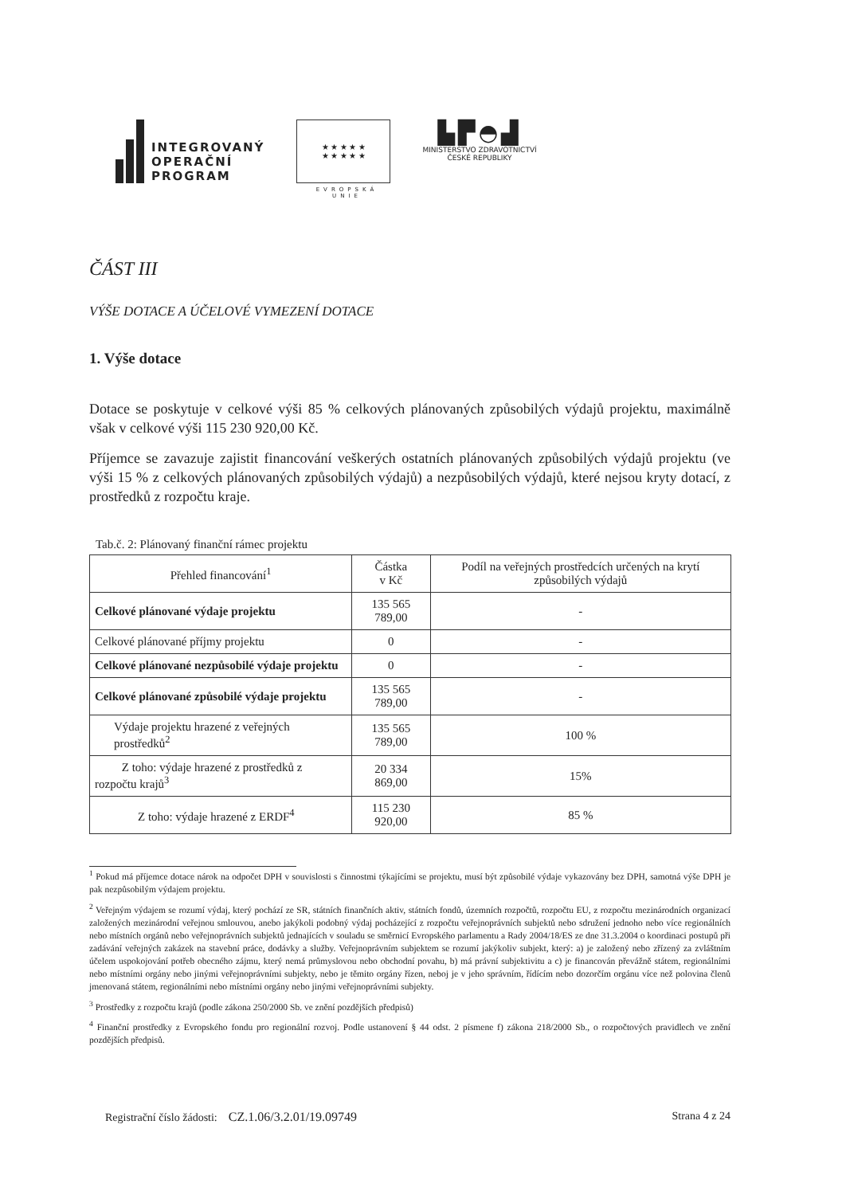INTEGROVANÝ
OPERAČNÍ
PROGRAM
★ ★ ★ ★ ★
★ ★ ★ ★ ★
EVROPSKÁ UNIE
▙▛◓▟
MINISTERSTVO ZDRAVOTNICTVÍ
ČESKÉ REPUBLIKY
ČÁST III
VÝŠE DOTACE A ÚČELOVÉ VYMEZENÍ DOTACE
1. Výše dotace
Dotace se poskytuje v celkové výši 85 % celkových plánovaných způsobilých výdajů projektu, maximálně však v celkové výši 115 230 920,00 Kč.
Příjemce se zavazuje zajistit financování veškerých ostatních plánovaných způsobilých výdajů projektu (ve výši 15 % z celkových plánovaných způsobilých výdajů) a nezpůsobilých výdajů, které nejsou kryty dotací, z prostředků z rozpočtu kraje.
Tab.č. 2: Plánovaný finanční rámec projektu
| Přehled financování<sup>1</sup> | Částka v Kč | Podíl na veřejných prostředcích určených na krytí způsobilých výdajů |
| --- | --- | --- |
| Celkové plánované výdaje projektu | 135 565 789,00 | - |
| Celkové plánované příjmy projektu | 0 | - |
| Celkové plánované nezpůsobilé výdaje projektu | 0 | - |
| Celkové plánované způsobilé výdaje projektu | 135 565 789,00 | - |
| Výdaje projektu hrazené z veřejných prostředků<sup>2</sup> | 135 565 789,00 | 100 % |
| Z toho: výdaje hrazené z prostředků z rozpočtu krajů<sup>3</sup> | 20 334 869,00 | 15% |
| Z toho: výdaje hrazené z ERDF<sup>4</sup> | 115 230 920,00 | 85 % |
<sup>1</sup> Pokud má příjemce dotace nárok na odpočet DPH v souvislosti s činnostmi týkajícími se projektu, musí být způsobilé výdaje vykazovány bez DPH, samotná výše DPH je pak nezpůsobilým výdajem projektu.
<sup>2</sup> Veřejným výdajem se rozumí výdaj, který pochází ze SR, státních finančních aktiv, státních fondů, územních rozpočtů, rozpočtu EU, z rozpočtu mezinárodních organizací založených mezinárodní veřejnou smlouvou, anebo jakýkoli podobný výdaj pocházející z rozpočtu veřejnoprávních subjektů nebo sdružení jednoho nebo více regionálních nebo místních orgánů nebo veřejnoprávních subjektů jednajících v souladu se směrnicí Evropského parlamentu a Rady 2004/18/ES ze dne 31.3.2004 o koordinaci postupů při zadávání veřejných zakázek na stavební práce, dodávky a služby. Veřejnoprávním subjektem se rozumí jakýkoliv subjekt, který: a) je založený nebo zřízený za zvláštním účelem uspokojování potřeb obecného zájmu, který nemá průmyslovou nebo obchodní povahu, b) má právní subjektivitu a c) je financován převážně státem, regionálními nebo místními orgány nebo jinými veřejnoprávními subjekty, nebo je těmito orgány řízen, neboj je v jeho správním, řídícím nebo dozorčím orgánu více než polovina členů jmenovaná státem, regionálními nebo místními orgány nebo jinými veřejnoprávními subjekty.
<sup>3</sup> Prostředky z rozpočtu krajů (podle zákona 250/2000 Sb. ve znění pozdějších předpisů)
<sup>4</sup> Finanční prostředky z Evropského fondu pro regionální rozvoj. Podle ustanovení § 44 odst. 2 písmene f) zákona 218/2000 Sb., o rozpočtových pravidlech ve znění pozdějších předpisů.
Registrační číslo žádosti: CZ.1.06/3.2.01/19.09749
Strana 4 z 24